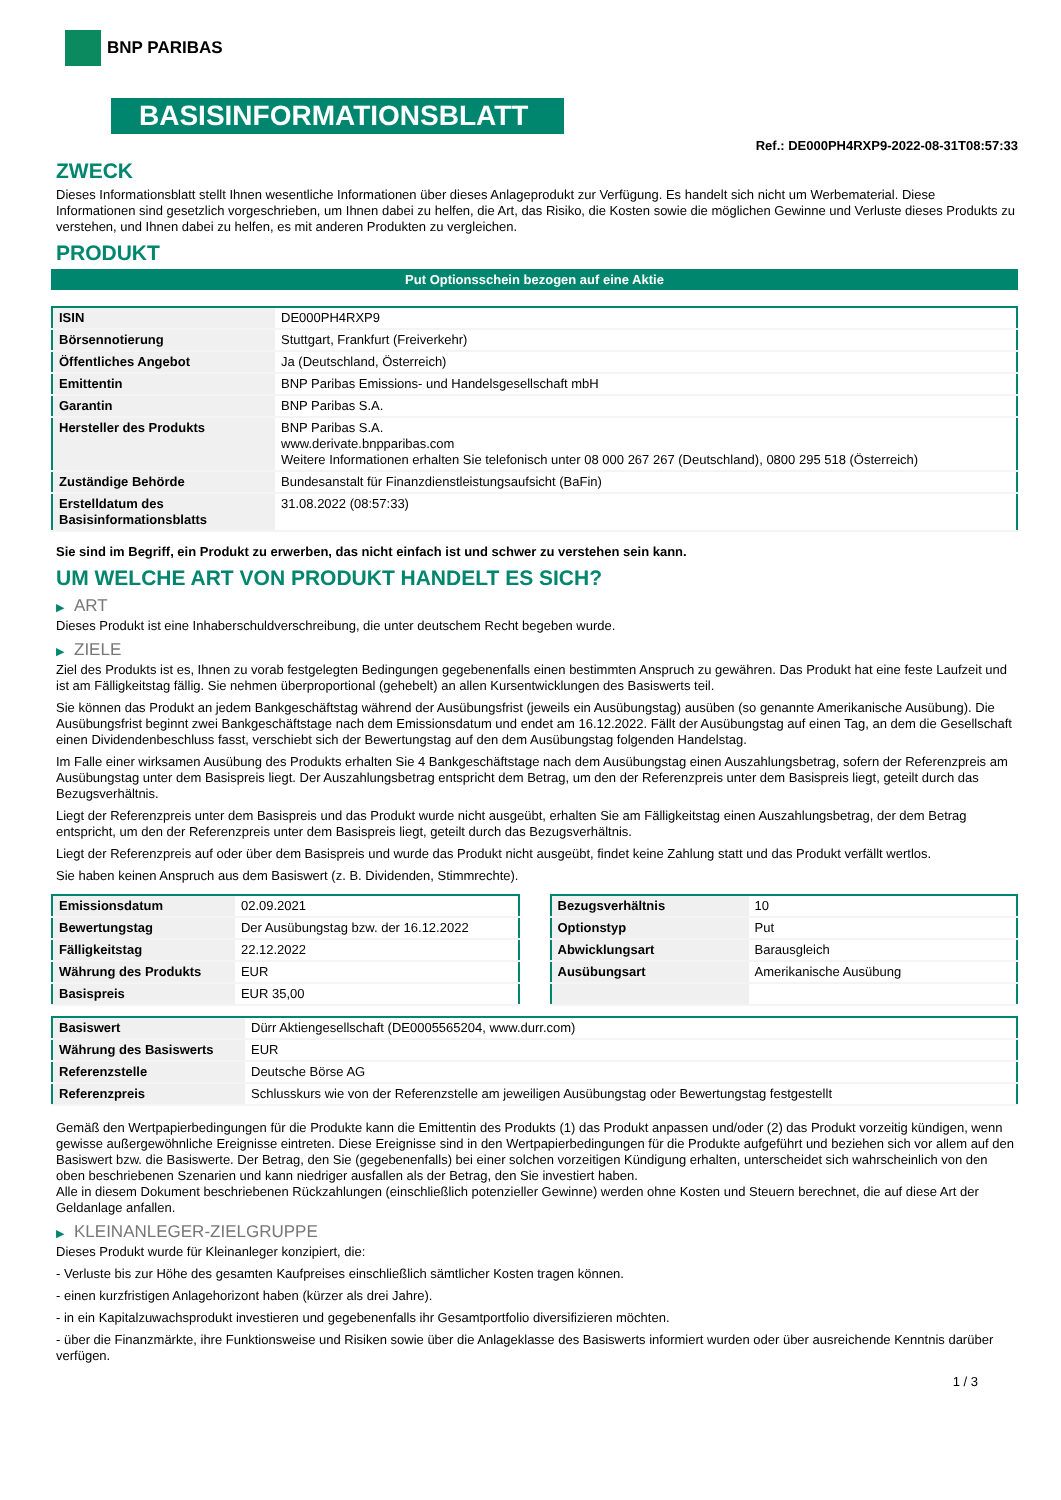BNP PARIBAS
BASISINFORMATIONSBLATT
Ref.: DE000PH4RXP9-2022-08-31T08:57:33
ZWECK
Dieses Informationsblatt stellt Ihnen wesentliche Informationen über dieses Anlageprodukt zur Verfügung. Es handelt sich nicht um Werbematerial. Diese Informationen sind gesetzlich vorgeschrieben, um Ihnen dabei zu helfen, die Art, das Risiko, die Kosten sowie die möglichen Gewinne und Verluste dieses Produkts zu verstehen, und Ihnen dabei zu helfen, es mit anderen Produkten zu vergleichen.
PRODUKT
Put Optionsschein bezogen auf eine Aktie
| ISIN | DE000PH4RXP9 |
| Börsennotierung | Stuttgart, Frankfurt (Freiverkehr) |
| Öffentliches Angebot | Ja (Deutschland, Österreich) |
| Emittentin | BNP Paribas Emissions- und Handelsgesellschaft mbH |
| Garantin | BNP Paribas S.A. |
| Hersteller des Produkts | BNP Paribas S.A. www.derivate.bnpparibas.com Weitere Informationen erhalten Sie telefonisch unter 08 000 267 267 (Deutschland), 0800 295 518 (Österreich) |
| Zuständige Behörde | Bundesanstalt für Finanzdienstleistungsaufsicht (BaFin) |
| Erstelldatum des Basisinformationsblatts | 31.08.2022 (08:57:33) |
Sie sind im Begriff, ein Produkt zu erwerben, das nicht einfach ist und schwer zu verstehen sein kann.
UM WELCHE ART VON PRODUKT HANDELT ES SICH?
▶ ART
Dieses Produkt ist eine Inhaberschuldverschreibung, die unter deutschem Recht begeben wurde.
▶ ZIELE
Ziel des Produkts ist es, Ihnen zu vorab festgelegten Bedingungen gegebenenfalls einen bestimmten Anspruch zu gewähren. Das Produkt hat eine feste Laufzeit und ist am Fälligkeitstag fällig. Sie nehmen überproportional (gehebelt) an allen Kursentwicklungen des Basiswerts teil.
Sie können das Produkt an jedem Bankgeschäftstag während der Ausübungsfrist (jeweils ein Ausübungstag) ausüben (so genannte Amerikanische Ausübung). Die Ausübungsfrist beginnt zwei Bankgeschäftstage nach dem Emissionsdatum und endet am 16.12.2022. Fällt der Ausübungstag auf einen Tag, an dem die Gesellschaft einen Dividendenbeschluss fasst, verschiebt sich der Bewertungstag auf den dem Ausübungstag folgenden Handelstag.
Im Falle einer wirksamen Ausübung des Produkts erhalten Sie 4 Bankgeschäftstage nach dem Ausübungstag einen Auszahlungsbetrag, sofern der Referenzpreis am Ausübungstag unter dem Basispreis liegt. Der Auszahlungsbetrag entspricht dem Betrag, um den der Referenzpreis unter dem Basispreis liegt, geteilt durch das Bezugsverhältnis.
Liegt der Referenzpreis unter dem Basispreis und das Produkt wurde nicht ausgeübt, erhalten Sie am Fälligkeitstag einen Auszahlungsbetrag, der dem Betrag entspricht, um den der Referenzpreis unter dem Basispreis liegt, geteilt durch das Bezugsverhältnis.
Liegt der Referenzpreis auf oder über dem Basispreis und wurde das Produkt nicht ausgeübt, findet keine Zahlung statt und das Produkt verfällt wertlos.
Sie haben keinen Anspruch aus dem Basiswert (z. B. Dividenden, Stimmrechte).
| Emissionsdatum | 02.09.2021 |
| Bewertungstag | Der Ausübungstag bzw. der 16.12.2022 |
| Fälligkeitstag | 22.12.2022 |
| Währung des Produkts | EUR |
| Basispreis | EUR 35,00 |
| Bezugsverhältnis | 10 |
| Optionstyp | Put |
| Abwicklungsart | Barausgleich |
| Ausübungsart | Amerikanische Ausübung |
| Basiswert | Dürr Aktiengesellschaft (DE0005565204, www.durr.com) |
| Währung des Basiswerts | EUR |
| Referenzstelle | Deutsche Börse AG |
| Referenzpreis | Schlusskurs wie von der Referenzstelle am jeweiligen Ausübungstag oder Bewertungstag festgestellt |
Gemäß den Wertpapierbedingungen für die Produkte kann die Emittentin des Produkts (1) das Produkt anpassen und/oder (2) das Produkt vorzeitig kündigen, wenn gewisse außergewöhnliche Ereignisse eintreten. Diese Ereignisse sind in den Wertpapierbedingungen für die Produkte aufgeführt und beziehen sich vor allem auf den Basiswert bzw. die Basiswerte. Der Betrag, den Sie (gegebenenfalls) bei einer solchen vorzeitigen Kündigung erhalten, unterscheidet sich wahrscheinlich von den oben beschriebenen Szenarien und kann niedriger ausfallen als der Betrag, den Sie investiert haben.
Alle in diesem Dokument beschriebenen Rückzahlungen (einschließlich potenzieller Gewinne) werden ohne Kosten und Steuern berechnet, die auf diese Art der Geldanlage anfallen.
▶ KLEINANLEGER-ZIELGRUPPE
Dieses Produkt wurde für Kleinanleger konzipiert, die:
- Verluste bis zur Höhe des gesamten Kaufpreises einschließlich sämtlicher Kosten tragen können.
- einen kurzfristigen Anlagehorizont haben (kürzer als drei Jahre).
- in ein Kapitalzuwachsprodukt investieren und gegebenenfalls ihr Gesamtportfolio diversifizieren möchten.
- über die Finanzmärkte, ihre Funktionsweise und Risiken sowie über die Anlageklasse des Basiswerts informiert wurden oder über ausreichende Kenntnis darüber verfügen.
1 / 3